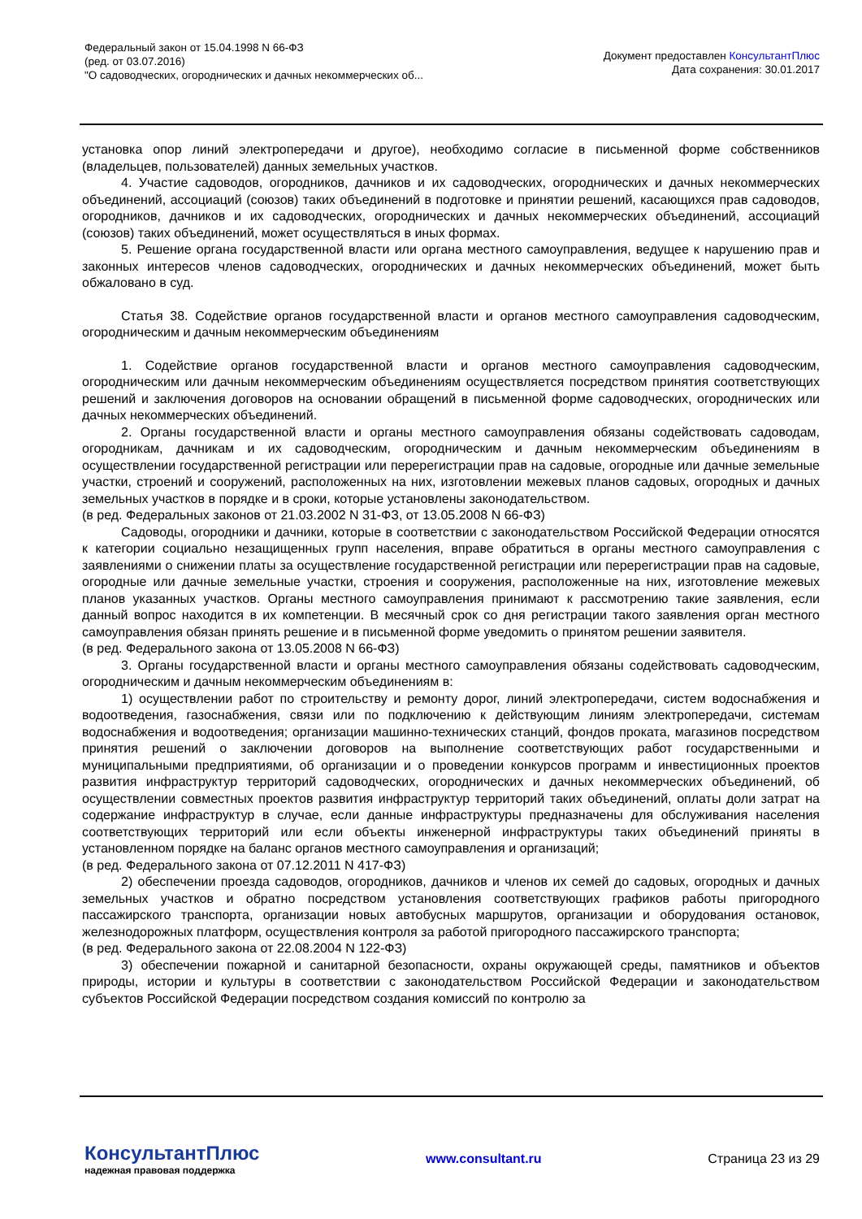Федеральный закон от 15.04.1998 N 66-ФЗ
(ред. от 03.07.2016)
"О садоводческих, огороднических и дачных некоммерческих об...
Документ предоставлен КонсультантПлюс
Дата сохранения: 30.01.2017
установка опор линий электропередачи и другое), необходимо согласие в письменной форме собственников (владельцев, пользователей) данных земельных участков.
4. Участие садоводов, огородников, дачников и их садоводческих, огороднических и дачных некоммерческих объединений, ассоциаций (союзов) таких объединений в подготовке и принятии решений, касающихся прав садоводов, огородников, дачников и их садоводческих, огороднических и дачных некоммерческих объединений, ассоциаций (союзов) таких объединений, может осуществляться в иных формах.
5. Решение органа государственной власти или органа местного самоуправления, ведущее к нарушению прав и законных интересов членов садоводческих, огороднических и дачных некоммерческих объединений, может быть обжаловано в суд.
Статья 38. Содействие органов государственной власти и органов местного самоуправления садоводческим, огородническим и дачным некоммерческим объединениям
1. Содействие органов государственной власти и органов местного самоуправления садоводческим, огородническим или дачным некоммерческим объединениям осуществляется посредством принятия соответствующих решений и заключения договоров на основании обращений в письменной форме садоводческих, огороднических или дачных некоммерческих объединений.
2. Органы государственной власти и органы местного самоуправления обязаны содействовать садоводам, огородникам, дачникам и их садоводческим, огородническим и дачным некоммерческим объединениям в осуществлении государственной регистрации или перерегистрации прав на садовые, огородные или дачные земельные участки, строений и сооружений, расположенных на них, изготовлении межевых планов садовых, огородных и дачных земельных участков в порядке и в сроки, которые установлены законодательством.
(в ред. Федеральных законов от 21.03.2002 N 31-ФЗ, от 13.05.2008 N 66-ФЗ)
Садоводы, огородники и дачники, которые в соответствии с законодательством Российской Федерации относятся к категории социально незащищенных групп населения, вправе обратиться в органы местного самоуправления с заявлениями о снижении платы за осуществление государственной регистрации или перерегистрации прав на садовые, огородные или дачные земельные участки, строения и сооружения, расположенные на них, изготовление межевых планов указанных участков. Органы местного самоуправления принимают к рассмотрению такие заявления, если данный вопрос находится в их компетенции. В месячный срок со дня регистрации такого заявления орган местного самоуправления обязан принять решение и в письменной форме уведомить о принятом решении заявителя.
(в ред. Федерального закона от 13.05.2008 N 66-ФЗ)
3. Органы государственной власти и органы местного самоуправления обязаны содействовать садоводческим, огородническим и дачным некоммерческим объединениям в:
1) осуществлении работ по строительству и ремонту дорог, линий электропередачи, систем водоснабжения и водоотведения, газоснабжения, связи или по подключению к действующим линиям электропередачи, системам водоснабжения и водоотведения; организации машинно-технических станций, фондов проката, магазинов посредством принятия решений о заключении договоров на выполнение соответствующих работ государственными и муниципальными предприятиями, об организации и о проведении конкурсов программ и инвестиционных проектов развития инфраструктур территорий садоводческих, огороднических и дачных некоммерческих объединений, об осуществлении совместных проектов развития инфраструктур территорий таких объединений, оплаты доли затрат на содержание инфраструктур в случае, если данные инфраструктуры предназначены для обслуживания населения соответствующих территорий или если объекты инженерной инфраструктуры таких объединений приняты в установленном порядке на баланс органов местного самоуправления и организаций;
(в ред. Федерального закона от 07.12.2011 N 417-ФЗ)
2) обеспечении проезда садоводов, огородников, дачников и членов их семей до садовых, огородных и дачных земельных участков и обратно посредством установления соответствующих графиков работы пригородного пассажирского транспорта, организации новых автобусных маршрутов, организации и оборудования остановок, железнодорожных платформ, осуществления контроля за работой пригородного пассажирского транспорта;
(в ред. Федерального закона от 22.08.2004 N 122-ФЗ)
3) обеспечении пожарной и санитарной безопасности, охраны окружающей среды, памятников и объектов природы, истории и культуры в соответствии с законодательством Российской Федерации и законодательством субъектов Российской Федерации посредством создания комиссий по контролю за
КонсультантПлюс
надежная правовая поддержка
www.consultant.ru Страница 23 из 29